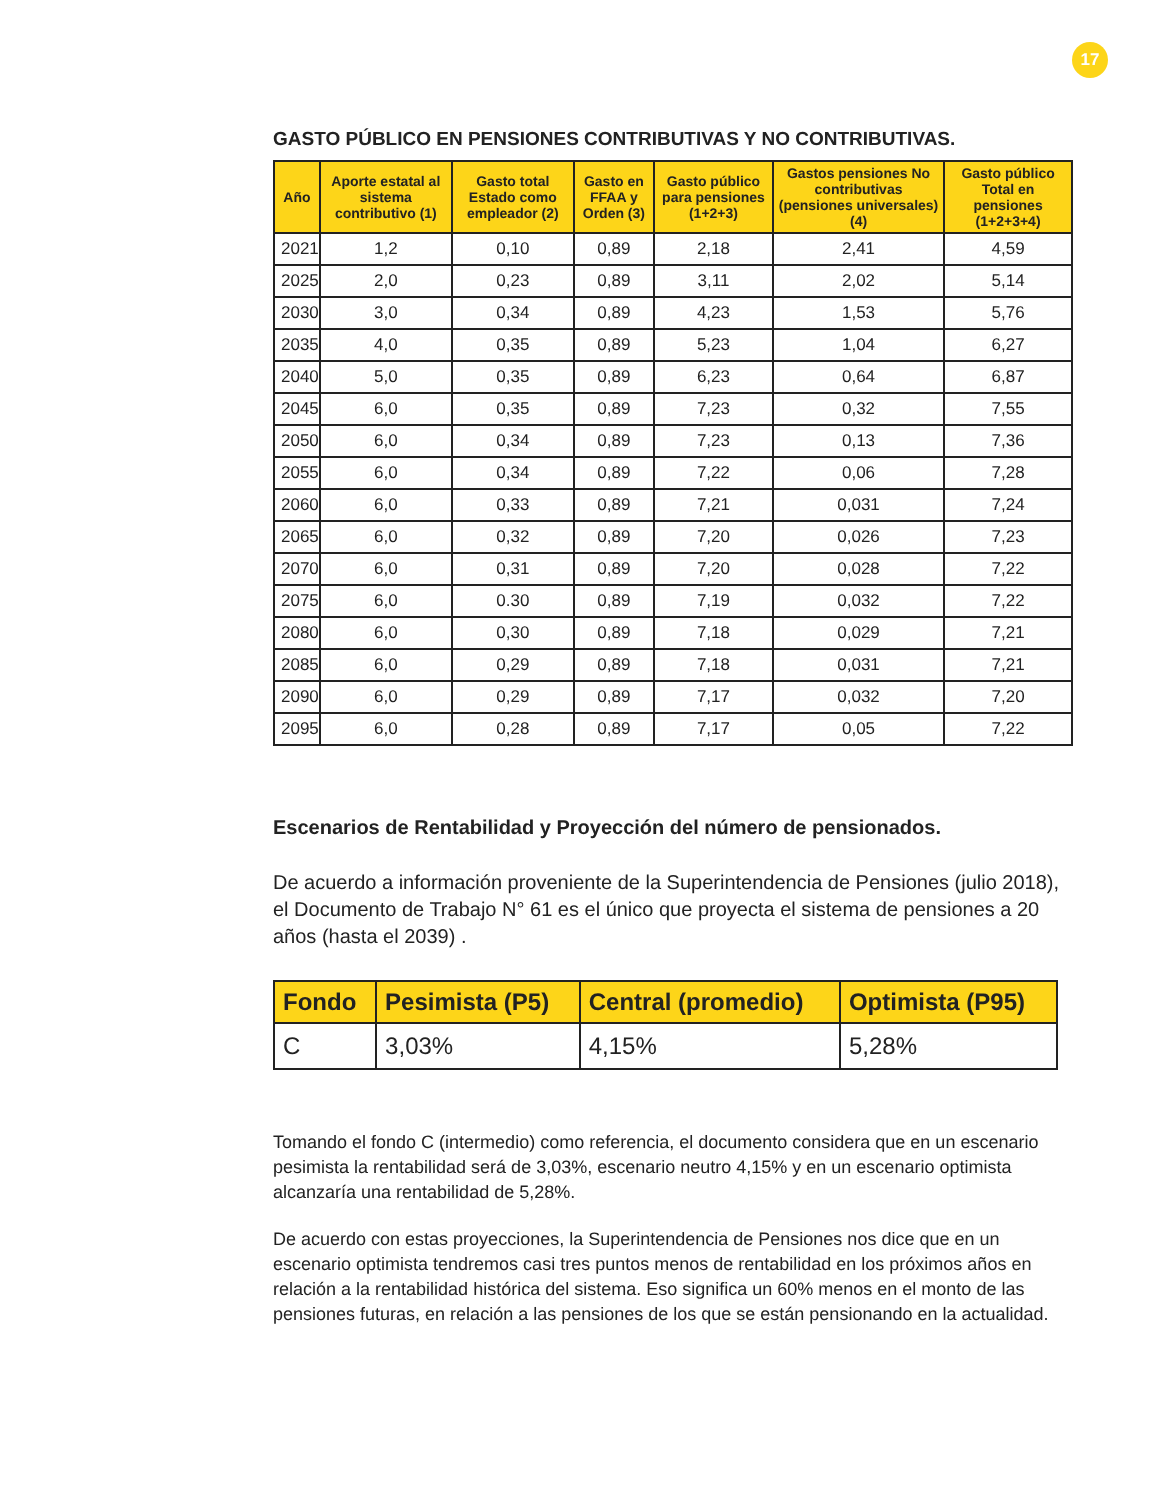17
GASTO PÚBLICO EN PENSIONES CONTRIBUTIVAS Y NO CONTRIBUTIVAS.
| Año | Aporte estatal al sistema contributivo (1) | Gasto total Estado como empleador (2) | Gasto en FFAA y Orden (3) | Gasto público para pensiones (1+2+3) | Gastos pensiones No contributivas (pensiones universales) (4) | Gasto público Total en pensiones (1+2+3+4) |
| --- | --- | --- | --- | --- | --- | --- |
| 2021 | 1,2 | 0,10 | 0,89 | 2,18 | 2,41 | 4,59 |
| 2025 | 2,0 | 0,23 | 0,89 | 3,11 | 2,02 | 5,14 |
| 2030 | 3,0 | 0,34 | 0,89 | 4,23 | 1,53 | 5,76 |
| 2035 | 4,0 | 0,35 | 0,89 | 5,23 | 1,04 | 6,27 |
| 2040 | 5,0 | 0,35 | 0,89 | 6,23 | 0,64 | 6,87 |
| 2045 | 6,0 | 0,35 | 0,89 | 7,23 | 0,32 | 7,55 |
| 2050 | 6,0 | 0,34 | 0,89 | 7,23 | 0,13 | 7,36 |
| 2055 | 6,0 | 0,34 | 0,89 | 7,22 | 0,06 | 7,28 |
| 2060 | 6,0 | 0,33 | 0,89 | 7,21 | 0,031 | 7,24 |
| 2065 | 6,0 | 0,32 | 0,89 | 7,20 | 0,026 | 7,23 |
| 2070 | 6,0 | 0,31 | 0,89 | 7,20 | 0,028 | 7,22 |
| 2075 | 6,0 | 0.30 | 0,89 | 7,19 | 0,032 | 7,22 |
| 2080 | 6,0 | 0,30 | 0,89 | 7,18 | 0,029 | 7,21 |
| 2085 | 6,0 | 0,29 | 0,89 | 7,18 | 0,031 | 7,21 |
| 2090 | 6,0 | 0,29 | 0,89 | 7,17 | 0,032 | 7,20 |
| 2095 | 6,0 | 0,28 | 0,89 | 7,17 | 0,05 | 7,22 |
Escenarios de Rentabilidad y Proyección del número de pensionados.
De acuerdo a información proveniente de la Superintendencia de Pensiones (julio 2018), el Documento de Trabajo N° 61 es el único que proyecta el sistema de pensiones a 20 años (hasta el 2039) .
| Fondo | Pesimista (P5) | Central (promedio) | Optimista (P95) |
| --- | --- | --- | --- |
| C | 3,03% | 4,15% | 5,28% |
Tomando el fondo C (intermedio) como referencia, el documento considera que en un escenario pesimista la rentabilidad será de 3,03%, escenario neutro 4,15% y en un escenario optimista alcanzaría una rentabilidad de 5,28%.
De acuerdo con estas proyecciones, la Superintendencia de Pensiones nos dice que en un escenario optimista tendremos casi tres puntos menos de rentabilidad en los próximos años en relación a la rentabilidad histórica del sistema. Eso significa un 60% menos en el monto de las pensiones futuras, en relación a las pensiones de los que se están pensionando en la actualidad.